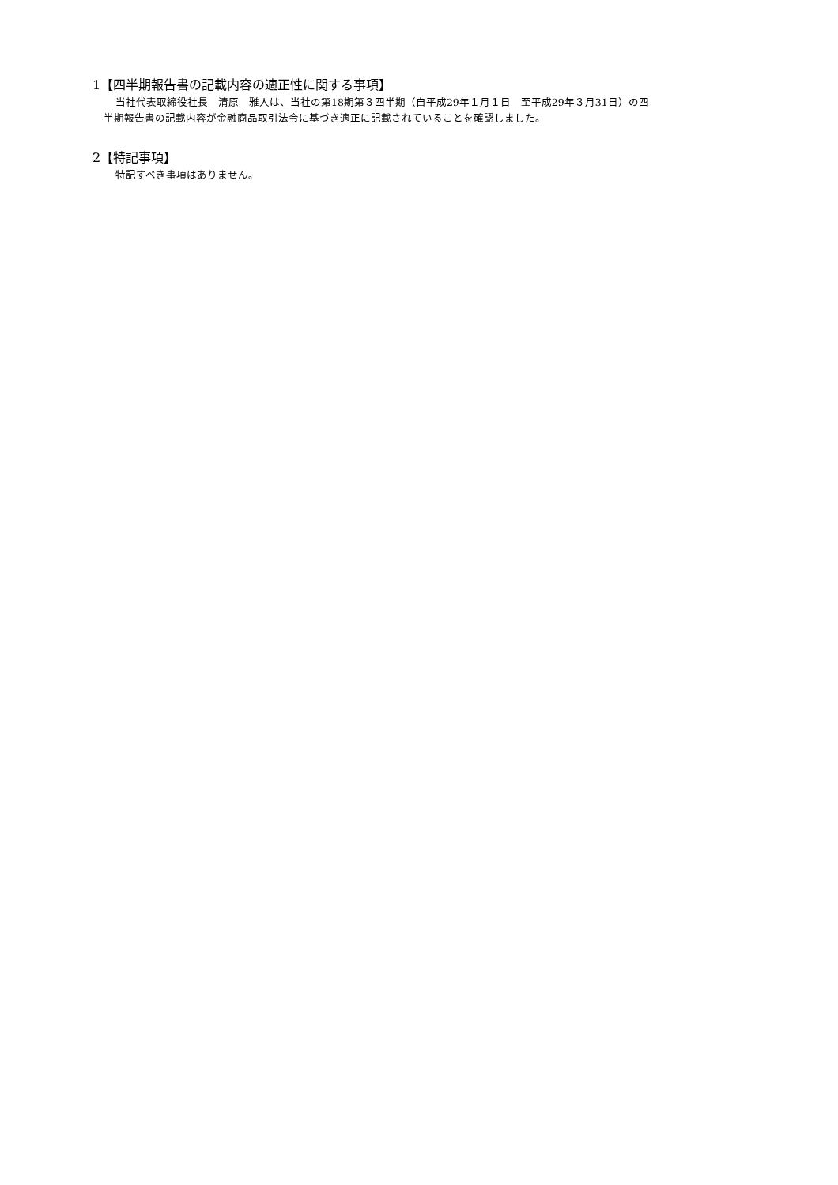1【四半期報告書の記載内容の適正性に関する事項】
当社代表取締役社長　清原　雅人は、当社の第18期第３四半期（自平成29年１月１日　至平成29年３月31日）の四
半期報告書の記載内容が金融商品取引法令に基づき適正に記載されていることを確認しました。
2【特記事項】
特記すべき事項はありません。